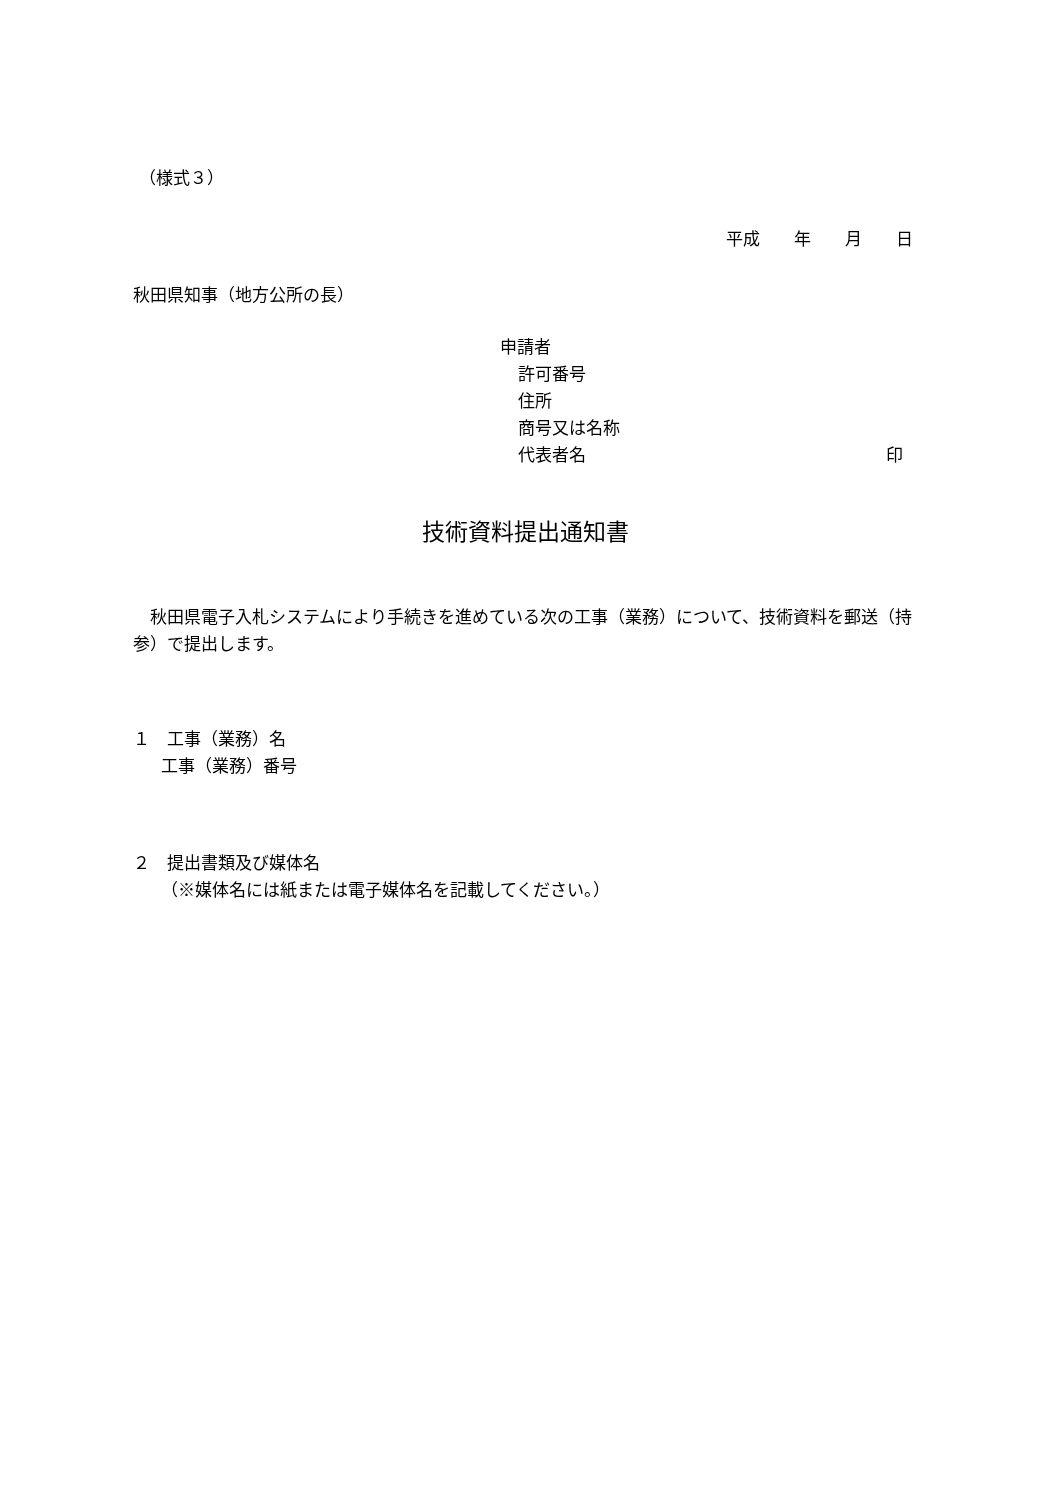（様式３）
平成　　年　　月　　日
秋田県知事（地方公所の長）
申請者
許可番号
住所
商号又は名称
代表者名 印
技術資料提出通知書
　秋田県電子入札システムにより手続きを進めている次の工事（業務）について、技術資料を郵送（持参）で提出します。
１　工事（業務）名
工事（業務）番号
２　提出書類及び媒体名
（※媒体名には紙または電子媒体名を記載してください。）